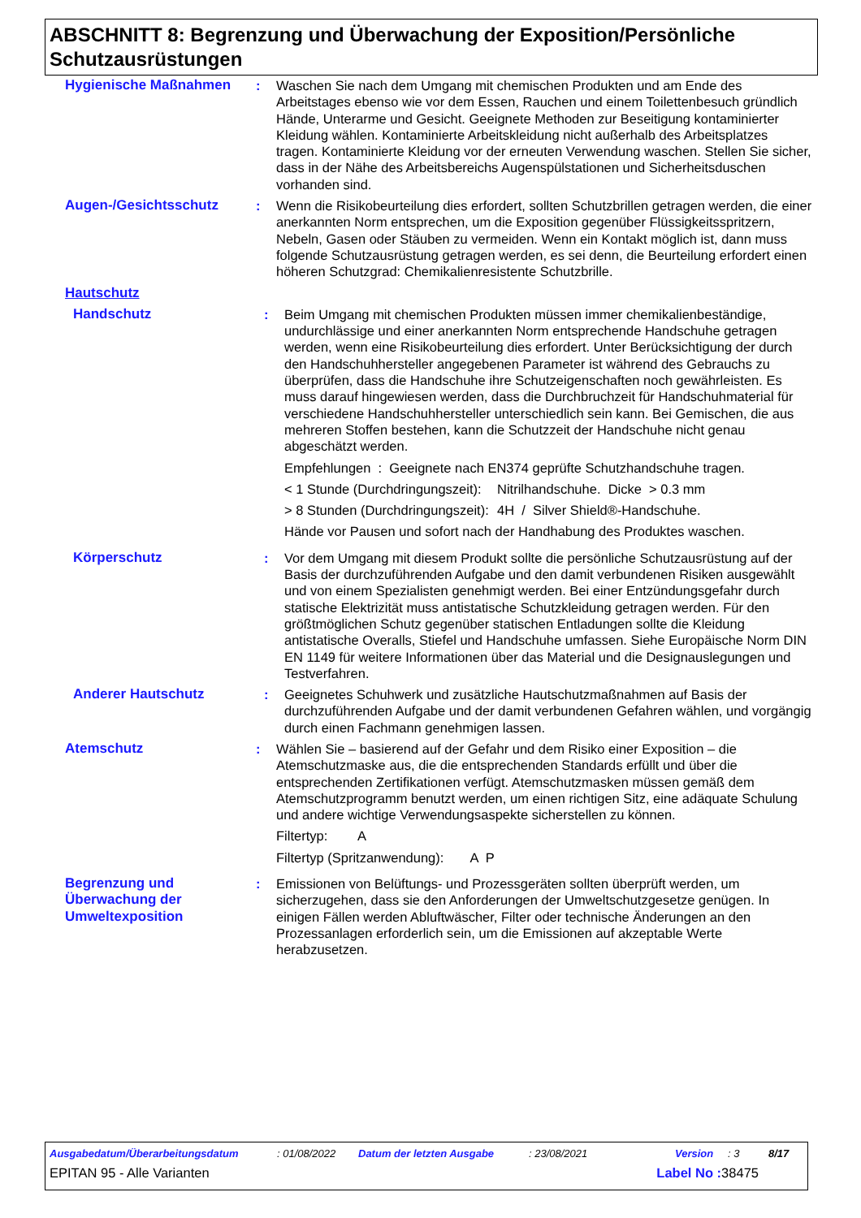ABSCHNITT 8: Begrenzung und Überwachung der Exposition/Persönliche Schutzausrüstungen
Hygienische Maßnahmen : Waschen Sie nach dem Umgang mit chemischen Produkten und am Ende des Arbeitstages ebenso wie vor dem Essen, Rauchen und einem Toilettenbesuch gründlich Hände, Unterarme und Gesicht. Geeignete Methoden zur Beseitigung kontaminierter Kleidung wählen. Kontaminierte Arbeitskleidung nicht außerhalb des Arbeitsplatzes tragen. Kontaminierte Kleidung vor der erneuten Verwendung waschen. Stellen Sie sicher, dass in der Nähe des Arbeitsbereichs Augenspülstationen und Sicherheitsduschen vorhanden sind.
Augen-/Gesichtsschutz : Wenn die Risikobeurteilung dies erfordert, sollten Schutzbrillen getragen werden, die einer anerkannten Norm entsprechen, um die Exposition gegenüber Flüssigkeitsspritzern, Nebeln, Gasen oder Stäuben zu vermeiden. Wenn ein Kontakt möglich ist, dann muss folgende Schutzausrüstung getragen werden, es sei denn, die Beurteilung erfordert einen höheren Schutzgrad: Chemikalienresistente Schutzbrille.
Hautschutz
Handschutz : Beim Umgang mit chemischen Produkten müssen immer chemikalienbeständige, undurchlässige und einer anerkannten Norm entsprechende Handschuhe getragen werden, wenn eine Risikobeurteilung dies erfordert. Unter Berücksichtigung der durch den Handschuhhersteller angegebenen Parameter ist während des Gebrauchs zu überprüfen, dass die Handschuhe ihre Schutzeigenschaften noch gewährleisten. Es muss darauf hingewiesen werden, dass die Durchbruchzeit für Handschuhmaterial für verschiedene Handschuhhersteller unterschiedlich sein kann. Bei Gemischen, die aus mehreren Stoffen bestehen, kann die Schutzzeit der Handschuhe nicht genau abgeschätzt werden.
Empfehlungen : Geeignete nach EN374 geprüfte Schutzhandschuhe tragen.
< 1 Stunde (Durchdringungszeit):
Nitrilhandschuhe. Dicke > 0.3 mm
> 8 Stunden (Durchdringungszeit):
4H / Silver Shield®-Handschuhe.
Hände vor Pausen und sofort nach der Handhabung des Produktes waschen.
Körperschutz : Vor dem Umgang mit diesem Produkt sollte die persönliche Schutzausrüstung auf der Basis der durchzuführenden Aufgabe und den damit verbundenen Risiken ausgewählt und von einem Spezialisten genehmigt werden. Bei einer Entzündungsgefahr durch statische Elektrizität muss antistatische Schutzkleidung getragen werden. Für den größtmöglichen Schutz gegenüber statischen Entladungen sollte die Kleidung antistatische Overalls, Stiefel und Handschuhe umfassen. Siehe Europäische Norm DIN EN 1149 für weitere Informationen über das Material und die Designauslegungen und Testverfahren.
Anderer Hautschutz : Geeignetes Schuhwerk und zusätzliche Hautschutzmaßnahmen auf Basis der durchzuführenden Aufgabe und der damit verbundenen Gefahren wählen, und vorgängig durch einen Fachmann genehmigen lassen.
Atemschutz : Wählen Sie – basierend auf der Gefahr und dem Risiko einer Exposition – die Atemschutzmaske aus, die die entsprechenden Standards erfüllt und über die entsprechenden Zertifikationen verfügt. Atemschutzmasken müssen gemäß dem Atemschutzprogramm benutzt werden, um einen richtigen Sitz, eine adäquate Schulung und andere wichtige Verwendungsaspekte sicherstellen zu können.
Filtertyp: A
Filtertyp (Spritzanwendung): A P
Begrenzung und Überwachung der Umweltexposition
: Emissionen von Belüftungs- und Prozessgeräten sollten überprüft werden, um sicherzugehen, dass sie den Anforderungen der Umweltschutzgesetze genügen. In einigen Fällen werden Abluftwäscher, Filter oder technische Änderungen an den Prozessanlagen erforderlich sein, um die Emissionen auf akzeptable Werte herabzusetzen.
Ausgabedatum/Überarbeitungsdatum: 01/08/2022 Datum der letzten Ausgabe: 23/08/2021 Version: 3 8/17
EPITAN 95 - Alle Varianten Label No : 38475